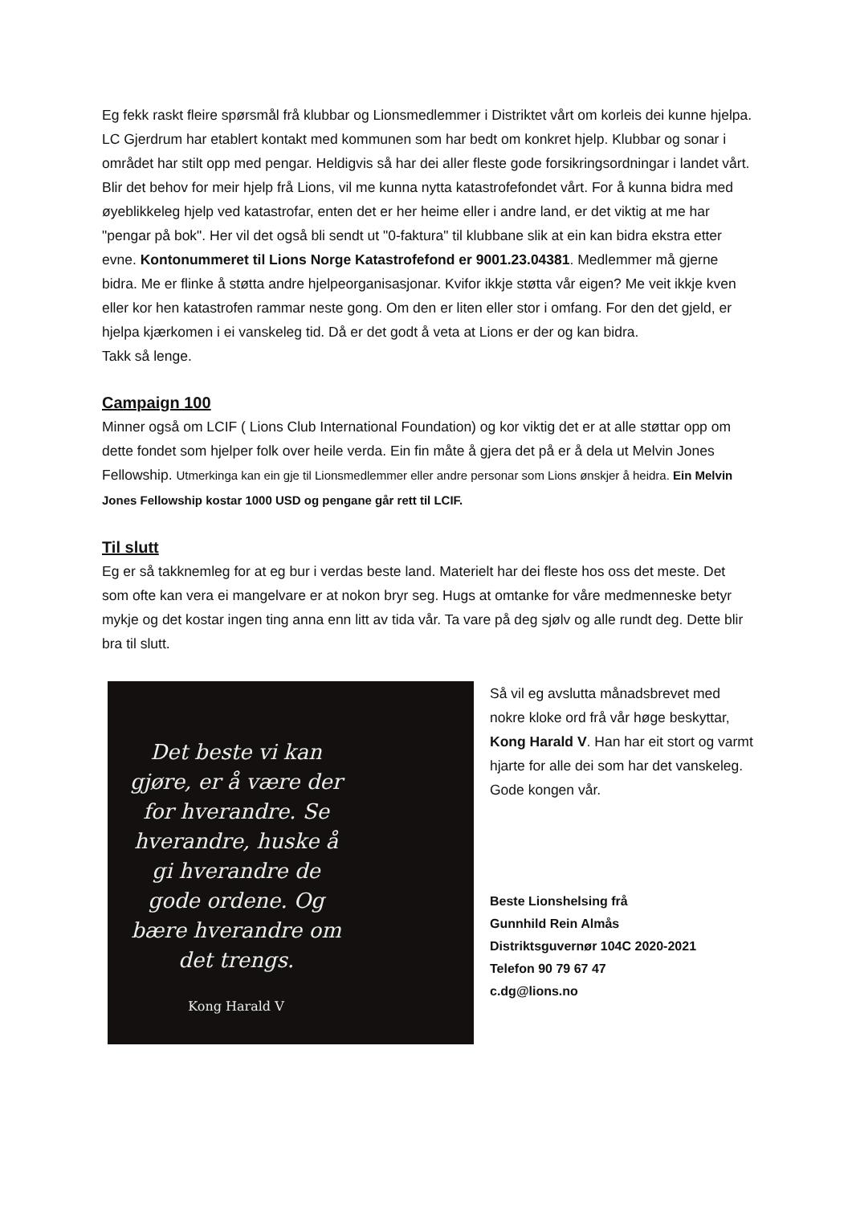Eg fekk raskt fleire spørsmål frå klubbar og Lionsmedlemmer i Distriktet vårt om korleis dei kunne hjelpa. LC Gjerdrum har etablert kontakt med kommunen som har bedt om konkret hjelp. Klubbar og sonar i området har stilt opp med pengar. Heldigvis så har dei aller fleste gode forsikringsordningar i landet vårt. Blir det behov for meir hjelp frå Lions, vil me kunna nytta katastrofefondet vårt. For å kunna bidra med øyeblikkeleg hjelp ved katastrofar, enten det er her heime eller i andre land, er det viktig at me har "pengar på bok". Her vil det også bli sendt ut "0-faktura" til klubbane slik at ein kan bidra ekstra etter evne. Kontonummeret til Lions Norge Katastrofefond er 9001.23.04381. Medlemmer må gjerne bidra. Me er flinke å støtta andre hjelpeorganisasjonar. Kvifor ikkje støtta vår eigen? Me veit ikkje kven eller kor hen katastrofen rammar neste gong. Om den er liten eller stor i omfang. For den det gjeld, er hjelpa kjærkomen i ei vanskeleg tid. Då er det godt å veta at Lions er der og kan bidra.
Takk så lenge.
Campaign 100
Minner også om LCIF ( Lions Club International Foundation) og kor viktig det er at alle støttar opp om dette fondet som hjelper folk over heile verda. Ein fin måte å gjera det på er å dela ut Melvin Jones Fellowship. Utmerkinga kan ein gje til Lionsmedlemmer eller andre personar som Lions ønskjer å heidra. Ein Melvin Jones Fellowship kostar 1000 USD og pengane går rett til LCIF.
Til slutt
Eg er så takknemleg for at eg bur i verdas beste land. Materielt har dei fleste hos oss det meste. Det som ofte kan vera ei mangelvare er at nokon bryr seg. Hugs at omtanke for våre medmenneske betyr mykje og det kostar ingen ting anna enn litt av tida vår. Ta vare på deg sjølv og alle rundt deg. Dette blir bra til slutt.
Det beste vi kan gjøre, er å være der for hverandre. Se hverandre, huske å gi hverandre de gode ordene. Og bære hverandre om det trengs.
Kong Harald V
Så vil eg avslutta månadsbrevet med nokre kloke ord frå vår høge beskyttar, Kong Harald V. Han har eit stort og varmt hjarte for alle dei som har det vanskeleg. Gode kongen vår.
Beste Lionshelsing frå
Gunnhild Rein Almås
Distriktsguvernør 104C 2020-2021
Telefon 90 79 67 47
c.dg@lions.no